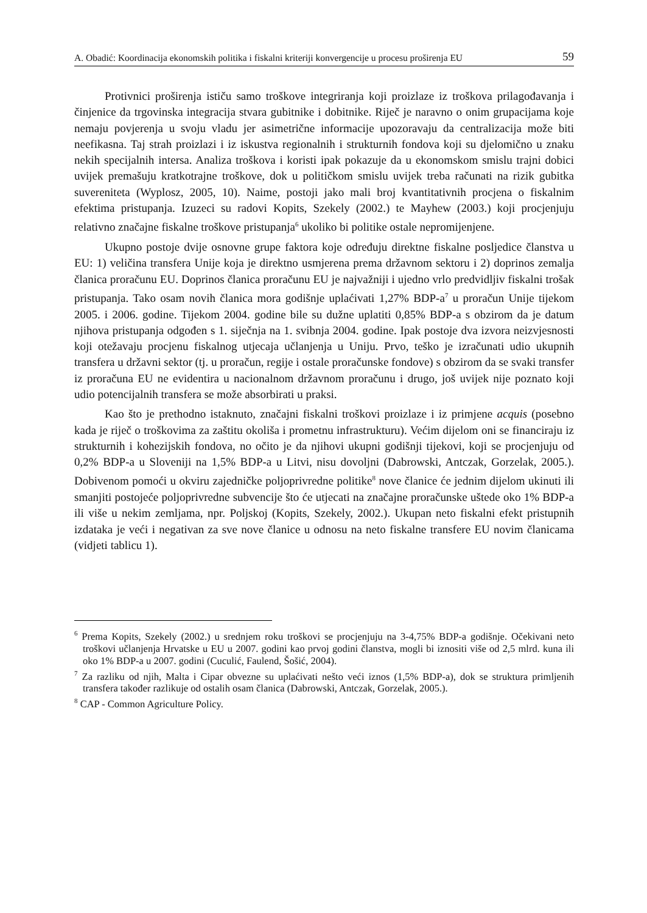A. Obadić: Koordinacija ekonomskih politika i fiskalni kriteriji konvergencije u procesu proširenja EU 59
Protivnici proširenja ističu samo troškove integriranja koji proizlaze iz troškova prilagođavanja i činjenice da trgovinska integracija stvara gubitnike i dobitnike. Riječ je naravno o onim grupacijama koje nemaju povjerenja u svoju vladu jer asimetrične informacije upozoravaju da centralizacija može biti neefikasna. Taj strah proizlazi i iz iskustva regionalnih i strukturnih fondova koji su djelomično u znaku nekih specijalnih intersa. Analiza troškova i koristi ipak pokazuje da u ekonomskom smislu trajni dobici uvijek premašuju kratkotrajne troškove, dok u političkom smislu uvijek treba računati na rizik gubitka suvereniteta (Wyplosz, 2005, 10). Naime, postoji jako mali broj kvantitativnih procjena o fiskalnim efektima pristupanja. Izuzeci su radovi Kopits, Szekely (2002.) te Mayhew (2003.) koji procjenjuju relativno značajne fiskalne troškove pristupanja<sup>6</sup> ukoliko bi politike ostale nepromijenjene.
Ukupno postoje dvije osnovne grupe faktora koje određuju direktne fiskalne posljedice članstva u EU: 1) veličina transfera Unije koja je direktno usmjerena prema državnom sektoru i 2) doprinos zemalja članica proračunu EU. Doprinos članica proračunu EU je najvažniji i ujedno vrlo predvidljiv fiskalni trošak pristupanja. Tako osam novih članica mora godišnje uplaćivati 1,27% BDP-a<sup>7</sup> u proračun Unije tijekom 2005. i 2006. godine. Tijekom 2004. godine bile su dužne uplatiti 0,85% BDP-a s obzirom da je datum njihova pristupanja odgođen s 1. siječnja na 1. svibnja 2004. godine. Ipak postoje dva izvora neizvjesnosti koji otežavaju procjenu fiskalnog utjecaja učlanjenja u Uniju. Prvo, teško je izračunati udio ukupnih transfera u državni sektor (tj. u proračun, regije i ostale proračunske fondove) s obzirom da se svaki transfer iz proračuna EU ne evidentira u nacionalnom državnom proračunu i drugo, još uvijek nije poznato koji udio potencijalnih transfera se može absorbirati u praksi.
Kao što je prethodno istaknuto, značajni fiskalni troškovi proizlaze i iz primjene acquis (posebno kada je riječ o troškovima za zaštitu okoliša i prometnu infrastrukturu). Većim dijelom oni se financiraju iz strukturnih i kohezijskih fondova, no očito je da njihovi ukupni godišnji tijekovi, koji se procjenjuju od 0,2% BDP-a u Sloveniji na 1,5% BDP-a u Litvi, nisu dovoljni (Dabrowski, Antczak, Gorzelak, 2005.). Dobivenom pomoći u okviru zajedničke poljoprivredne politike<sup>8</sup> nove članice će jednim dijelom ukinuti ili smanjiti postojeće poljoprivredne subvencije što će utjecati na značajne proračunske uštede oko 1% BDP-a ili više u nekim zemljama, npr. Poljskoj (Kopits, Szekely, 2002.). Ukupan neto fiskalni efekt pristupnih izdataka je veći i negativan za sve nove članice u odnosu na neto fiskalne transfere EU novim članicama (vidjeti tablicu 1).
<sup>6</sup> Prema Kopits, Szekely (2002.) u srednjem roku troškovi se procjenjuju na 3-4,75% BDP-a godišnje. Očekivani neto troškovi učlanjenja Hrvatske u EU u 2007. godini kao prvoj godini članstva, mogli bi iznositi više od 2,5 mlrd. kuna ili oko 1% BDP-a u 2007. godini (Cuculić, Faulend, Šošić, 2004).
<sup>7</sup> Za razliku od njih, Malta i Cipar obvezne su uplaćivati nešto veći iznos (1,5% BDP-a), dok se struktura primljenih transfera također razlikuje od ostalih osam članica (Dabrowski, Antczak, Gorzelak, 2005.).
<sup>8</sup> CAP - Common Agriculture Policy.